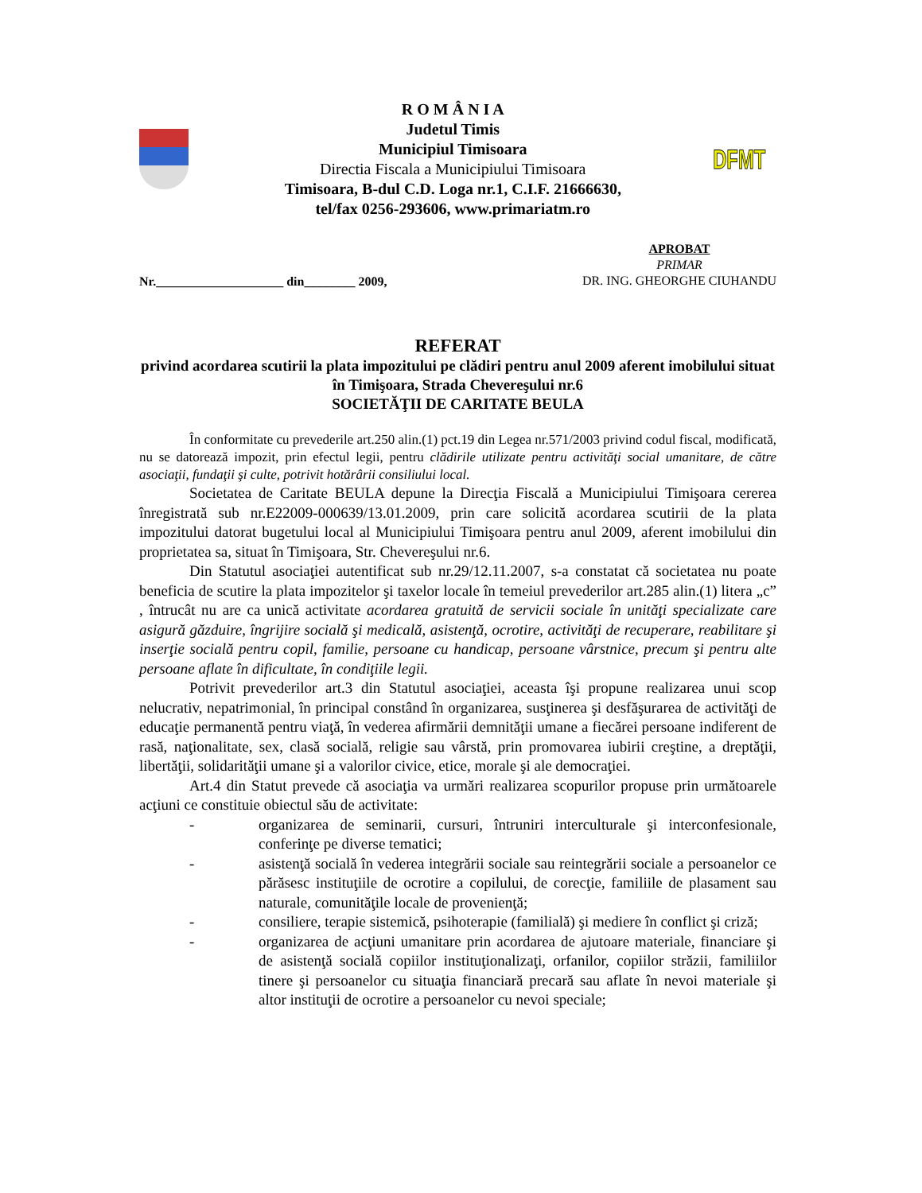R O M Â N I A
Judetul Timis
Municipiul Timisoara
Directia Fiscala a Municipiului Timisoara
Timisoara, B-dul C.D. Loga nr.1, C.I.F. 21666630,
tel/fax 0256-293606, www.primariatm.ro
DFMT
Nr.____________________ din________ 2009,
APROBAT
PRIMAR
DR. ING. GHEORGHE CIUHANDU
REFERAT
privind acordarea scutirii la plata impozitului pe clădiri pentru anul 2009 aferent imobilului situat în Timişoara, Strada Chevereşului nr.6
SOCIETĂŢII DE CARITATE BEULA
În conformitate cu prevederile art.250 alin.(1) pct.19 din Legea nr.571/2003 privind codul fiscal, modificată, nu se datorează impozit, prin efectul legii, pentru clădirile utilizate pentru activităţi social umanitare, de către asociaţii, fundaţii şi culte, potrivit hotărârii consiliului local.
Societatea de Caritate BEULA depune la Direcţia Fiscală a Municipiului Timişoara cererea înregistrată sub nr.E22009-000639/13.01.2009, prin care solicită acordarea scutirii de la plata impozitului datorat bugetului local al Municipiului Timişoara pentru anul 2009, aferent imobilului din proprietatea sa, situat în Timişoara, Str. Chevereşului nr.6.
Din Statutul asociaţiei autentificat sub nr.29/12.11.2007, s-a constatat că societatea nu poate beneficia de scutire la plata impozitelor şi taxelor locale în temeiul prevederilor art.285 alin.(1) litera „c” , întrucât nu are ca unică activitate acordarea gratuită de servicii sociale în unităţi specializate care asigură găzduire, îngrijire socială şi medicală, asistenţă, ocrotire, activităţi de recuperare, reabilitare şi inserţie socială pentru copil, familie, persoane cu handicap, persoane vârstnice, precum şi pentru alte persoane aflate în dificultate, în condiţiile legii.
Potrivit prevederilor art.3 din Statutul asociaţiei, aceasta îşi propune realizarea unui scop nelucrativ, nepatrimonial, în principal constând în organizarea, susţinerea şi desfăşurarea de activităţi de educaţie permanentă pentru viaţă, în vederea afirmării demnităţii umane a fiecărei persoane indiferent de rasă, naţionalitate, sex, clasă socială, religie sau vârstă, prin promovarea iubirii creştine, a dreptăţii, libertăţii, solidarităţii umane şi a valorilor civice, etice, morale şi ale democraţiei.
Art.4 din Statut prevede că asociaţia va urmări realizarea scopurilor propuse prin următoarele acţiuni ce constituie obiectul său de activitate:
- organizarea de seminarii, cursuri, întruniri interculturale şi interconfesionale, conferinţe pe diverse tematici;
- asistenţă socială în vederea integrării sociale sau reintegrării sociale a persoanelor ce părăsesc instituţiile de ocrotire a copilului, de corecţie, familiile de plasament sau naturale, comunităţile locale de provenienţă;
- consiliere, terapie sistemică, psihoterapie (familială) şi mediere în conflict şi criză;
- organizarea de acţiuni umanitare prin acordarea de ajutoare materiale, financiare şi de asistenţă socială copiilor instituţionalizaţi, orfanilor, copiilor străzii, familiilor tinere şi persoanelor cu situaţia financiară precară sau aflate în nevoi materiale şi altor instituţii de ocrotire a persoanelor cu nevoi speciale;